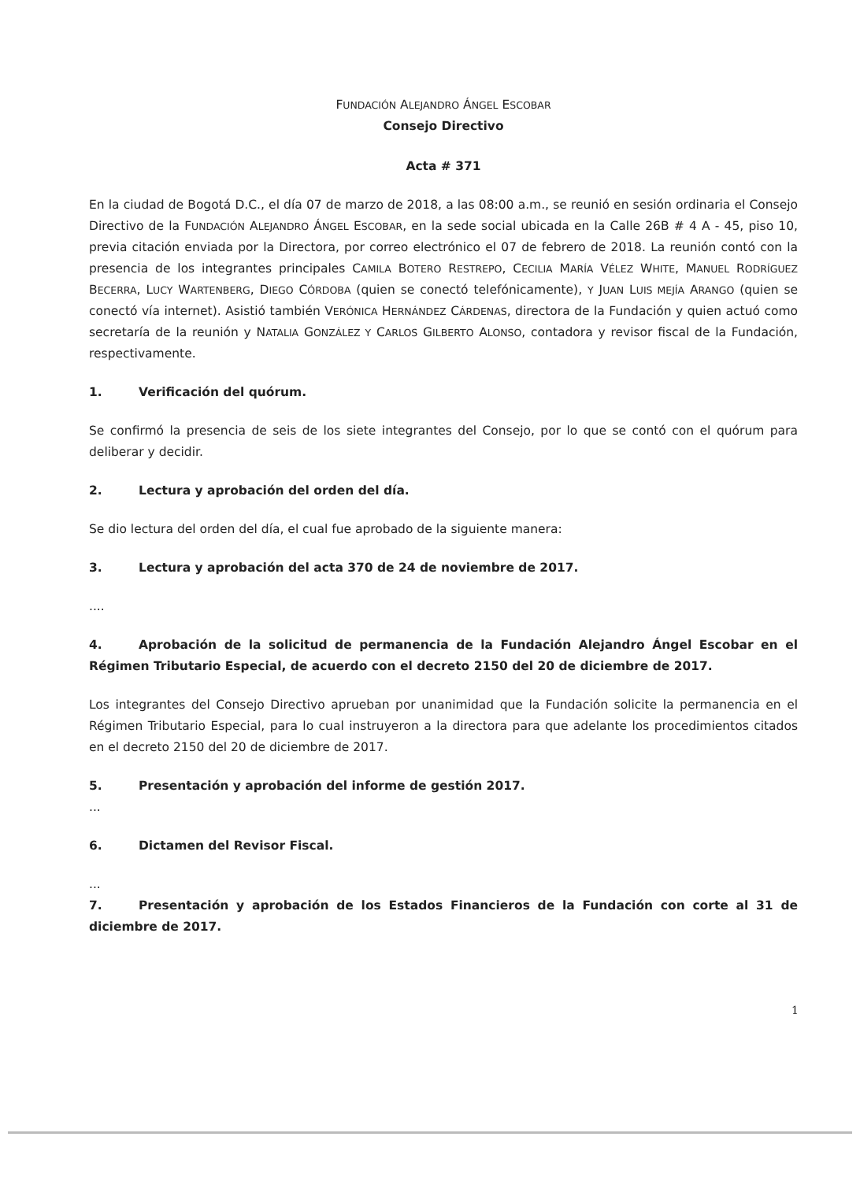FUNDACIÓN ALEJANDRO ÁNGEL ESCOBAR
Consejo Directivo
Acta # 371
En la ciudad de Bogotá D.C., el día 07 de marzo de 2018, a las 08:00 a.m., se reunió en sesión ordinaria el Consejo Directivo de la FUNDACIÓN ALEJANDRO ÁNGEL ESCOBAR, en la sede social ubicada en la Calle 26B # 4 A - 45, piso 10, previa citación enviada por la Directora, por correo electrónico el 07 de febrero de 2018. La reunión contó con la presencia de los integrantes principales CAMILA BOTERO RESTREPO, CECILIA MARÍA VÉLEZ WHITE, MANUEL RODRÍGUEZ BECERRA, LUCY WARTENBERG, DIEGO CÓRDOBA (quien se conectó telefónicamente), Y JUAN LUIS MEJÍA ARANGO (quien se conectó vía internet). Asistió también VERÓNICA HERNÁNDEZ CÁRDENAS, directora de la Fundación y quien actuó como secretaría de la reunión y NATALIA GONZÁLEZ Y CARLOS GILBERTO ALONSO, contadora y revisor fiscal de la Fundación, respectivamente.
1. Verificación del quórum.
Se confirmó la presencia de seis de los siete integrantes del Consejo, por lo que se contó con el quórum para deliberar y decidir.
2. Lectura y aprobación del orden del día.
Se dio lectura del orden del día, el cual fue aprobado de la siguiente manera:
3. Lectura y aprobación del acta 370 de 24 de noviembre de 2017.
....
4. Aprobación de la solicitud de permanencia de la Fundación Alejandro Ángel Escobar en el Régimen Tributario Especial, de acuerdo con el decreto 2150 del 20 de diciembre de 2017.
Los integrantes del Consejo Directivo aprueban por unanimidad que la Fundación solicite la permanencia en el Régimen Tributario Especial, para lo cual instruyeron a la directora para que adelante los procedimientos citados en el decreto 2150 del 20 de diciembre de 2017.
5. Presentación y aprobación del informe de gestión 2017.
...
6. Dictamen del Revisor Fiscal.
...
7. Presentación y aprobación de los Estados Financieros de la Fundación con corte al 31 de diciembre de 2017.
1